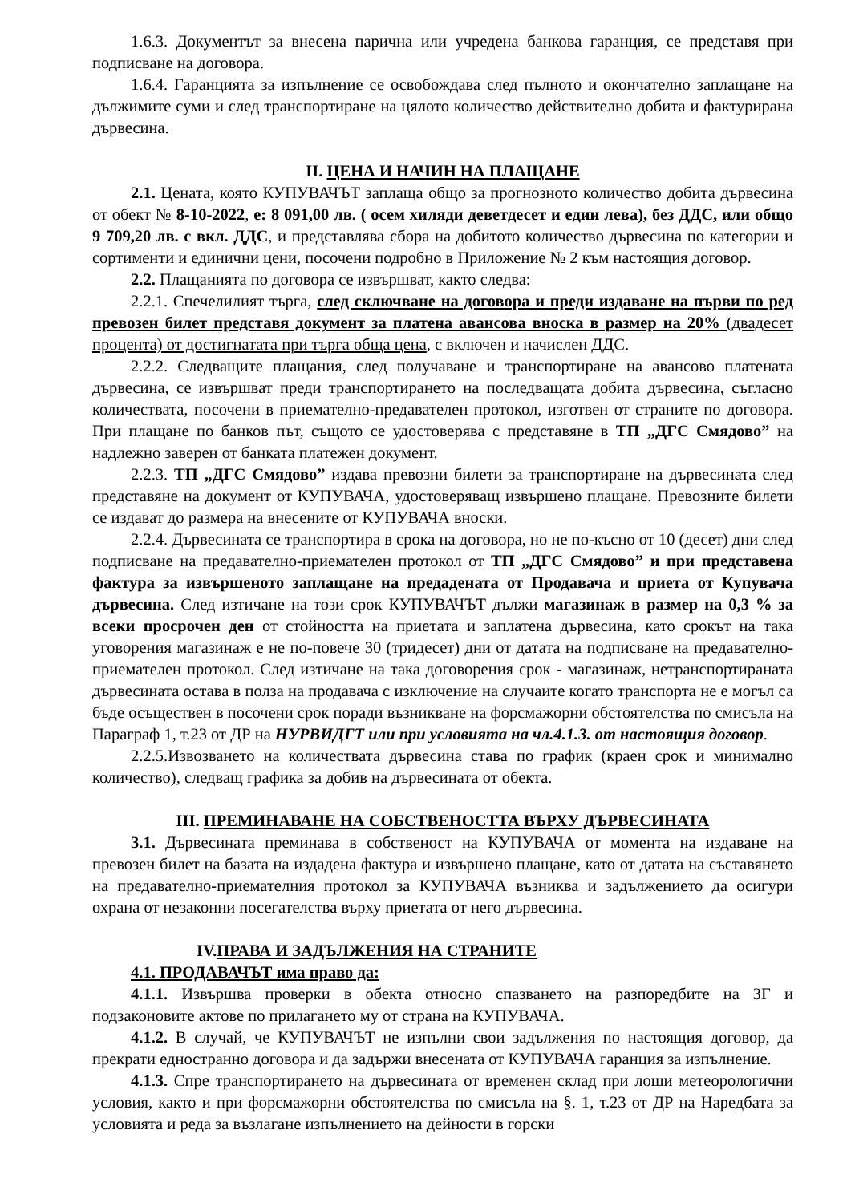1.6.3. Документът за внесена парична или учредена банкова гаранция, се представя при подписване на договора.
1.6.4. Гаранцията за изпълнение се освобождава след пълното и окончателно заплащане на дължимите суми и след транспортиране на цялото количество действително добита и фактурирана дървесина.
II. ЦЕНА И НАЧИН НА ПЛАЩАНЕ
2.1. Цената, която КУПУВАЧЪТ заплаща общо за прогнозното количество добита дървесина от обект № 8-10-2022, е: 8 091,00 лв. ( осем хиляди деветдесет и един лева), без ДДС, или общо 9 709,20 лв. с вкл. ДДС, и представлява сбора на добитото количество дървесина по категории и сортименти и единични цени, посочени подробно в Приложение № 2 към настоящия договор.
2.2. Плащанията по договора се извършват, както следва:
2.2.1. Спечелилият търга, след сключване на договора и преди издаване на първи по ред превозен билет представя документ за платена авансова вноска в размер на 20% (двадесет процента) от достигнатата при търга обща цена, с включен и начислен ДДС.
2.2.2. Следващите плащания, след получаване и транспортиране на авансово платената дървесина, се извършват преди транспортирането на последващата добита дървесина, съгласно количествата, посочени в приемателно-предавателен протокол, изготвен от страните по договора. При плащане по банков път, същото се удостоверява с представяне в ТП „ДГС Смядово” на надлежно заверен от банката платежен документ.
2.2.3. ТП „ДГС Смядово” издава превозни билети за транспортиране на дървесината след представяне на документ от КУПУВАЧА, удостоверяващ извършено плащане. Превозните билети се издават до размера на внесените от КУПУВАЧА вноски.
2.2.4. Дървесината се транспортира в срока на договора, но не по-късно от 10 (десет) дни след подписване на предавателно-приемателен протокол от ТП „ДГС Смядово” и при представена фактура за извършеното заплащане на предадената от Продавача и приета от Купувача дървесина. След изтичане на този срок КУПУВАЧЪТ дължи магазинаж в размер на 0,3 % за всеки просрочен ден от стойността на приетата и заплатена дървесина, като срокът на така уговорения магазинаж е не по-повече 30 (тридесет) дни от датата на подписване на предавателно-приемателен протокол. След изтичане на така договорения срок - магазинаж, нетранспортираната дървесината остава в полза на продавача с изключение на случаите когато транспорта не е могъл са бъде осъществен в посочени срок поради възникване на форсмажорни обстоятелства по смисъла на Параграф 1, т.23 от ДР на НУРВИДГТ или при условията на чл.4.1.3. от настоящия договор.
2.2.5.Извозването на количествата дървесина става по график (краен срок и минимално количество), следващ графика за добив на дървесината от обекта.
III. ПРЕМИНАВАНЕ НА СОБСТВЕНОСТТА ВЪРХУ ДЪРВЕСИНАТА
3.1. Дървесината преминава в собственост на КУПУВАЧА от момента на издаване на превозен билет на базата на издадена фактура и извършено плащане, като от датата на съставянето на предавателно-приемателния протокол за КУПУВАЧА възниква и задължението да осигури охрана от незаконни посегателства върху приетата от него дървесина.
IV.ПРАВА И ЗАДЪЛЖЕНИЯ НА СТРАНИТЕ
4.1. ПРОДАВАЧЪТ има право да:
4.1.1. Извършва проверки в обекта относно спазването на разпоредбите на ЗГ и подзаконовите актове по прилагането му от страна на КУПУВАЧА.
4.1.2. В случай, че КУПУВАЧЪТ не изпълни свои задължения по настоящия договор, да прекрати едностранно договора и да задържи внесената от КУПУВАЧА гаранция за изпълнение.
4.1.3. Спре транспортирането на дървесината от временен склад при лоши метеорологични условия, както и при форсмажорни обстоятелства по смисъла на §. 1, т.23 от ДР на Наредбата за условията и реда за възлагане изпълнението на дейности в горски